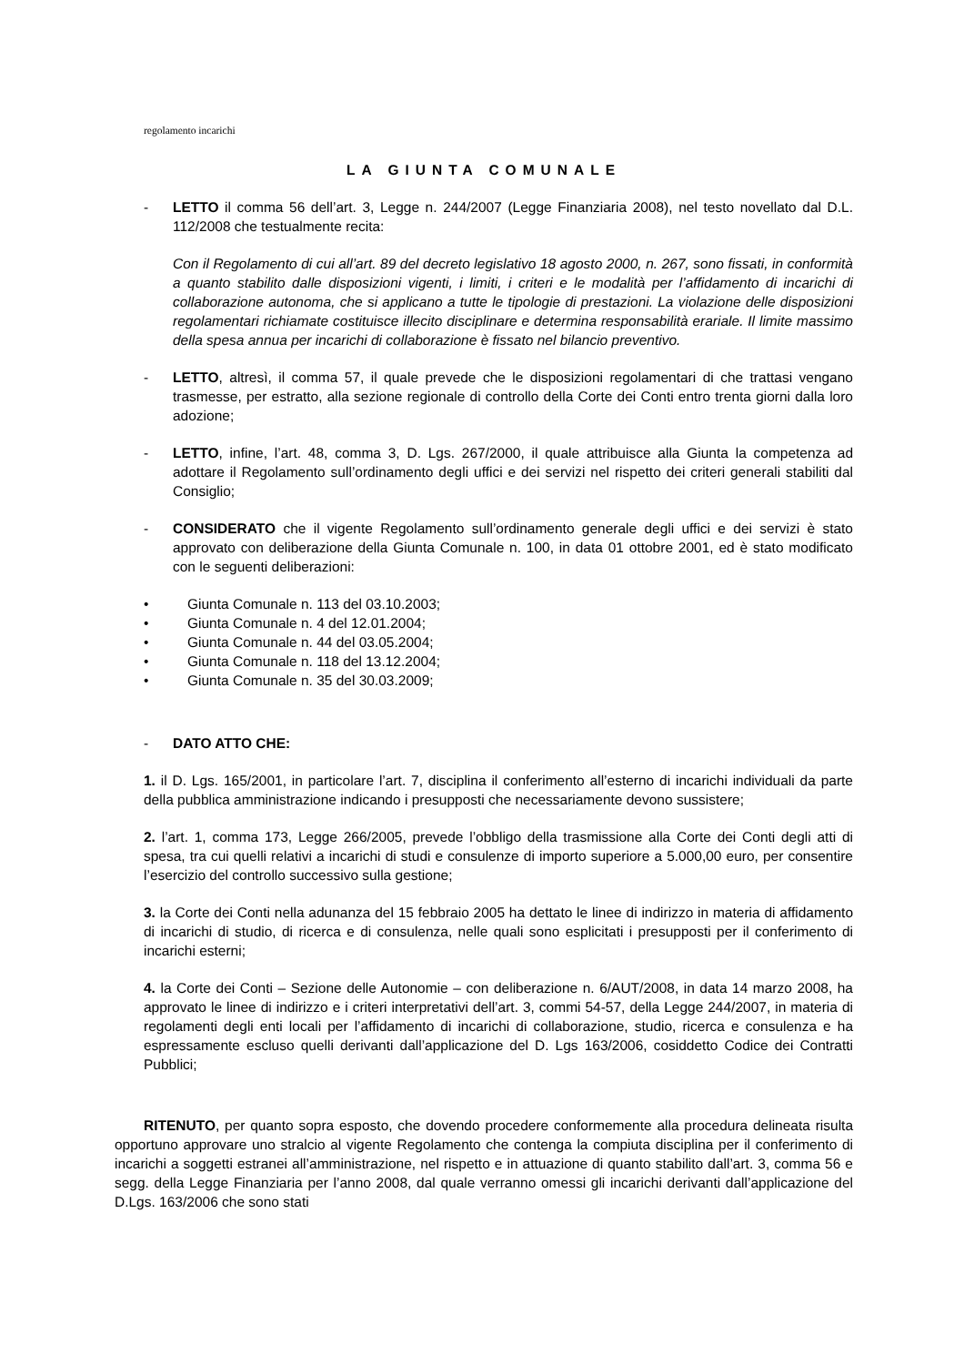regolamento incarichi
LA GIUNTA COMUNALE
- LETTO il comma 56 dell’art. 3, Legge n. 244/2007 (Legge Finanziaria 2008), nel testo novellato dal D.L. 112/2008 che testualmente recita:
Con il Regolamento di cui all’art. 89 del decreto legislativo 18 agosto 2000, n. 267, sono fissati, in conformità a quanto stabilito dalle disposizioni vigenti, i limiti, i criteri e le modalità per l’affidamento di incarichi di collaborazione autonoma, che si applicano a tutte le tipologie di prestazioni. La violazione delle disposizioni regolamentari richiamate costituisce illecito disciplinare e determina responsabilità erariale. Il limite massimo della spesa annua per incarichi di collaborazione è fissato nel bilancio preventivo.
- LETTO, altresì, il comma 57, il quale prevede che le disposizioni regolamentari di che trattasi vengano trasmesse, per estratto, alla sezione regionale di controllo della Corte dei Conti entro trenta giorni dalla loro adozione;
- LETTO, infine, l’art. 48, comma 3, D. Lgs. 267/2000, il quale attribuisce alla Giunta la competenza ad adottare il Regolamento sull’ordinamento degli uffici e dei servizi nel rispetto dei criteri generali stabiliti dal Consiglio;
- CONSIDERATO che il vigente Regolamento sull’ordinamento generale degli uffici e dei servizi è stato approvato con deliberazione della Giunta Comunale n. 100, in data 01 ottobre 2001, ed è stato modificato con le seguenti deliberazioni:
• Giunta Comunale n. 113 del 03.10.2003;
• Giunta Comunale n. 4 del 12.01.2004;
• Giunta Comunale n. 44 del 03.05.2004;
• Giunta Comunale n. 118 del 13.12.2004;
• Giunta Comunale n. 35 del 30.03.2009;
- DATO ATTO CHE:
1. il D. Lgs. 165/2001, in particolare l’art. 7, disciplina il conferimento all’esterno di incarichi individuali da parte della pubblica amministrazione indicando i presupposti che necessariamente devono sussistere;
2. l’art. 1, comma 173, Legge 266/2005, prevede l’obbligo della trasmissione alla Corte dei Conti degli atti di spesa, tra cui quelli relativi a incarichi di studi e consulenze di importo superiore a 5.000,00 euro, per consentire l’esercizio del controllo successivo sulla gestione;
3. la Corte dei Conti nella adunanza del 15 febbraio 2005 ha dettato le linee di indirizzo in materia di affidamento di incarichi di studio, di ricerca e di consulenza, nelle quali sono esplicitati i presupposti per il conferimento di incarichi esterni;
4. la Corte dei Conti – Sezione delle Autonomie – con deliberazione n. 6/AUT/2008, in data 14 marzo 2008, ha approvato le linee di indirizzo e i criteri interpretativi dell’art. 3, commi 54-57, della Legge 244/2007, in materia di regolamenti degli enti locali per l’affidamento di incarichi di collaborazione, studio, ricerca e consulenza e ha espressamente escluso quelli derivanti dall’applicazione del D. Lgs 163/2006, cosiddetto Codice dei Contratti Pubblici;
RITENUTO, per quanto sopra esposto, che dovendo procedere conformemente alla procedura delineata risulta opportuno approvare uno stralcio al vigente Regolamento che contenga la compiuta disciplina per il conferimento di incarichi a soggetti estranei all’amministrazione, nel rispetto e in attuazione di quanto stabilito dall’art. 3, comma 56 e segg. della Legge Finanziaria per l’anno 2008, dal quale verranno omessi gli incarichi derivanti dall’applicazione del D.Lgs. 163/2006 che sono stati